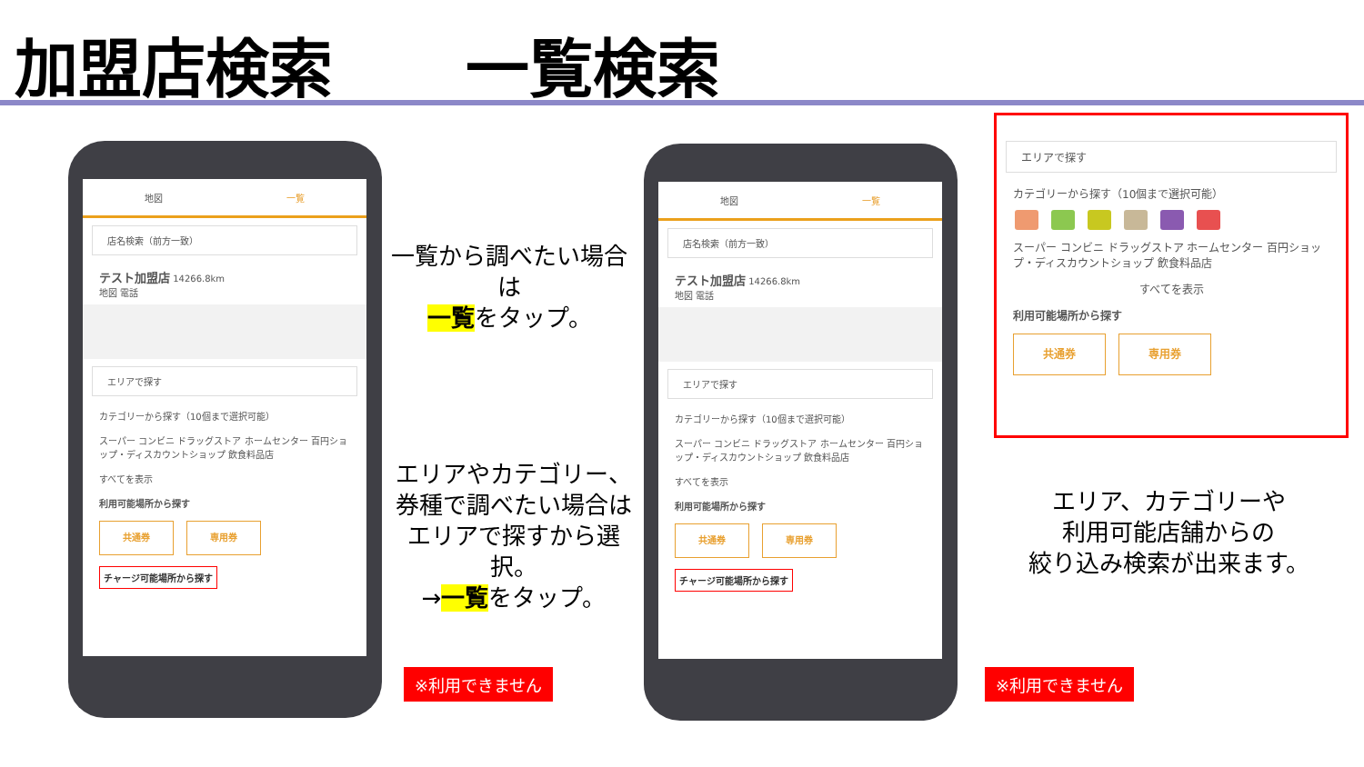加盟店検索 一覧検索
地図 一覧
店名検索（前方一致）
テスト加盟店 14266.8km
地図 電話
エリアで探す
カテゴリーから探す（10個まで選択可能）
スーパー コンビニ ドラッグストア ホームセンター 百円ショップ・ディスカウントショップ 飲食料品店
すべてを表示
利用可能場所から探す
共通券 専用券
チャージ可能場所から探す
一覧から調べたい場合は
一覧をタップ。
エリアやカテゴリー、
券種で調べたい場合は
エリアで探すから選択。
→一覧をタップ。
※利用できません
地図 一覧
店名検索（前方一致）
テスト加盟店 14266.8km
地図 電話
エリアで探す
カテゴリーから探す（10個まで選択可能）
スーパー コンビニ ドラッグストア ホームセンター 百円ショップ・ディスカウントショップ 飲食料品店
すべてを表示
利用可能場所から探す
共通券 専用券
チャージ可能場所から探す
エリアで探す
カテゴリーから探す（10個まで選択可能）
スーパー コンビニ ドラッグストア ホームセンター 百円ショップ・ディスカウントショップ 飲食料品店
すべてを表示
利用可能場所から探す
共通券 専用券
エリア、カテゴリーや
利用可能店舗からの
絞り込み検索が出来ます。
※利用できません